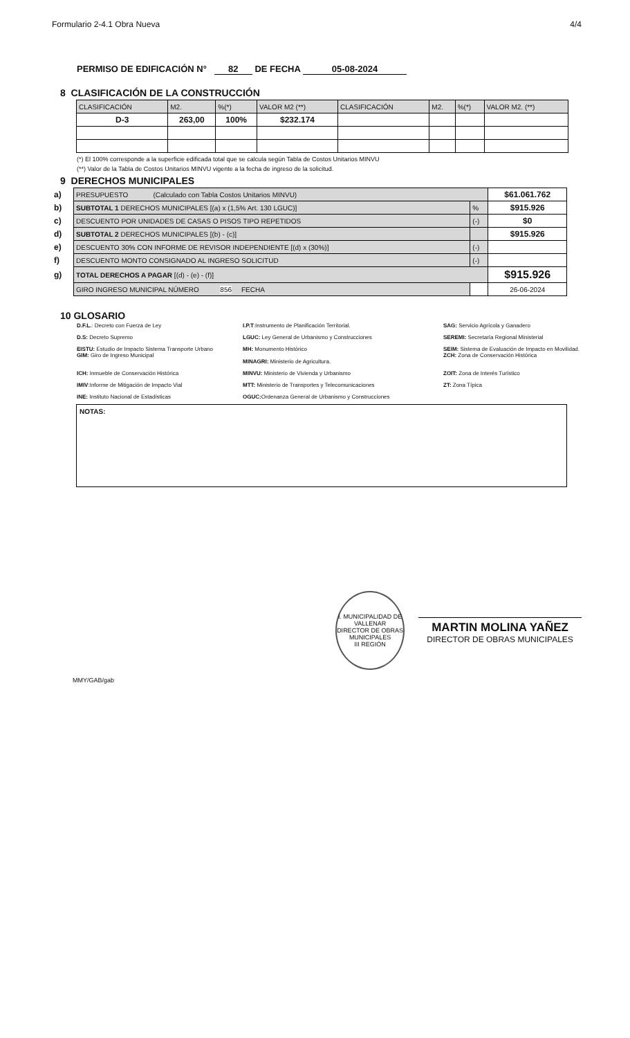Formulario 2-4.1 Obra Nueva 4/4
PERMISO DE EDIFICACIÓN N° 82 DE FECHA 05-08-2024
8 CLASIFICACIÓN DE LA CONSTRUCCIÓN
| CLASIFICACIÓN | M2. | %(*) | VALOR M2 (**) | CLASIFICACIÓN | M2. | %(*) | VALOR M2. (**) |
| D-3 | 263,00 | 100% | $232.174 | | | | |
(*) El 100% corresponde a la superficie edificada total que se calcula según Tabla de Costos Unitarios MINVU
(**) Valor de la Tabla de Costos Unitarios MINVU vigente a la fecha de ingreso de la solicitud.
9 DERECHOS MUNICIPALES
| a) | PRESUPUESTO (Calculado con Tabla Costos Unitarios MINVU) | | $61.061.762 |
| b) | SUBTOTAL 1 DERECHOS MUNICIPALES [(a) x (1,5% Art. 130 LGUC)] | % | $915.926 |
| c) | DESCUENTO POR UNIDADES DE CASAS O PISOS TIPO REPETIDOS | (-) | $0 |
| d) | SUBTOTAL 2 DERECHOS MUNICIPALES [(b) - (c)] | | $915.926 |
| e) | DESCUENTO 30% CON INFORME DE REVISOR INDEPENDIENTE [(d) x (30%)] | (-) | |
| f) | DESCUENTO MONTO CONSIGNADO AL INGRESO SOLICITUD | (-) | |
| g) | TOTAL DERECHOS A PAGAR [(d) - (e) - (f)] | | $915.926 |
| | GIRO INGRESO MUNICIPAL NÚMERO 856 FECHA | | 26-06-2024 |
10 GLOSARIO
D.F.L.: Decreto con Fuerza de Ley
I.P.T:Instrumento de Planificación Territorial.
SAG: Servicio Agrícola y Ganadero
D.S: Decreto Supremo
LGUC: Ley General de Urbanismo y Construcciones
SEREMI: Secretaría Regional Ministerial
EISTU: Estudio de Impacto Sistema Transporte Urbano
GIM: Giro de Ingreso Municipal
MH: Monumento Histórico
MINAGRI: Ministerio de Agricultura.
SEIM: Sistema de Evaluación de Impacto en Movilidad.
ZCH: Zona de Conservación Histórica
ICH: Inmueble de Conservación Histórica
MINVU: Ministerio de Vivienda y Urbanismo
ZOIT: Zona de Interés Turístico
IMIV:Informe de Mitigación de Impacto Vial
MTT: Ministerio de Transportes y Telecomunicaciones
ZT: Zona Típica
INE: Instituto Nacional de Estadísticas
OGUC: Ordenanza General de Urbanismo y Construcciones
NOTAS:
I. MUNICIPALIDAD DE VALLENAR
DIRECTOR DE OBRAS MUNICIPALES
III REGIÓN
MARTIN MOLINA YAÑEZ
DIRECTOR DE OBRAS MUNICIPALES
MMY/GAB/gab